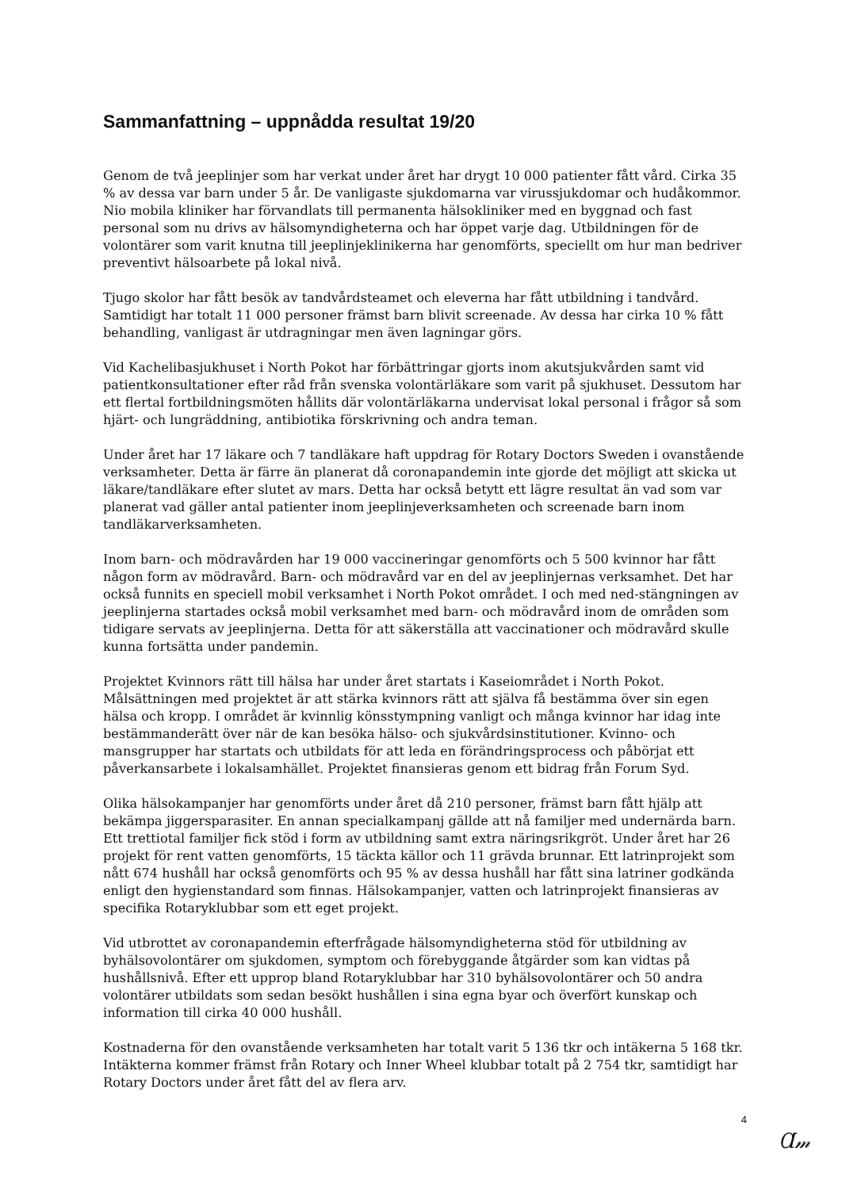Sammanfattning – uppnådda resultat 19/20
Genom de två jeeplinjer som har verkat under året har drygt 10 000 patienter fått vård. Cirka 35 % av dessa var barn under 5 år. De vanligaste sjukdomarna var virussjukdomar och hudåkommor. Nio mobila kliniker har förvandlats till permanenta hälsokliniker med en byggnad och fast personal som nu drivs av hälsomyndigheterna och har öppet varje dag. Utbildningen för de volontärer som varit knutna till jeeplinjeklinikerna har genomförts, speciellt om hur man bedriver preventivt hälsoarbete på lokal nivå.
Tjugo skolor har fått besök av tandvårdsteamet och eleverna har fått utbildning i tandvård. Samtidigt har totalt 11 000 personer främst barn blivit screenade. Av dessa har cirka 10 % fått behandling, vanligast är utdragningar men även lagningar görs.
Vid Kachelibasjukhuset i North Pokot har förbättringar gjorts inom akutsjukvården samt vid patientkonsultationer efter råd från svenska volontärläkare som varit på sjukhuset. Dessutom har ett flertal fortbildningsmöten hållits där volontärläkarna undervisat lokal personal i frågor så som hjärt- och lungräddning, antibiotika förskrivning och andra teman.
Under året har 17 läkare och 7 tandläkare haft uppdrag för Rotary Doctors Sweden i ovanstående verksamheter. Detta är färre än planerat då coronapandemin inte gjorde det möjligt att skicka ut läkare/tandläkare efter slutet av mars. Detta har också betytt ett lägre resultat än vad som var planerat vad gäller antal patienter inom jeeplinjeverksamheten och screenade barn inom tandläkarverksamheten.
Inom barn- och mödravården har 19 000 vaccineringar genomförts och 5 500 kvinnor har fått någon form av mödravård. Barn- och mödravård var en del av jeeplinjernas verksamhet. Det har också funnits en speciell mobil verksamhet i North Pokot området. I och med ned-stängningen av jeeplinjerna startades också mobil verksamhet med barn- och mödravård inom de områden som tidigare servats av jeeplinjerna. Detta för att säkerställa att vaccinationer och mödravård skulle kunna fortsätta under pandemin.
Projektet Kvinnors rätt till hälsa har under året startats i Kaseiområdet i North Pokot. Målsättningen med projektet är att stärka kvinnors rätt att själva få bestämma över sin egen hälsa och kropp. I området är kvinnlig könsstympning vanligt och många kvinnor har idag inte bestämmanderätt över när de kan besöka hälso- och sjukvårdsinstitutioner. Kvinno- och mansgrupper har startats och utbildats för att leda en förändringsprocess och påbörjat ett påverkansarbete i lokalsamhället. Projektet finansieras genom ett bidrag från Forum Syd.
Olika hälsokampanjer har genomförts under året då 210 personer, främst barn fått hjälp att bekämpa jiggersparasiter. En annan specialkampanj gällde att nå familjer med undernärda barn. Ett trettiotal familjer fick stöd i form av utbildning samt extra näringsrikgröt. Under året har 26 projekt för rent vatten genomförts, 15 täckta källor och 11 grävda brunnar. Ett latrinprojekt som nått 674 hushåll har också genomförts och 95 % av dessa hushåll har fått sina latriner godkända enligt den hygienstandard som finnas. Hälsokampanjer, vatten och latrinprojekt finansieras av specifika Rotaryklubbar som ett eget projekt.
Vid utbrottet av coronapandemin efterfrågade hälsomyndigheterna stöd för utbildning av byhälsovolontärer om sjukdomen, symptom och förebyggande åtgärder som kan vidtas på hushållsnivå. Efter ett upprop bland Rotaryklubbar har 310 byhälsovolontärer och 50 andra volontärer utbildats som sedan besökt hushållen i sina egna byar och överfört kunskap och information till cirka 40 000 hushåll.
Kostnaderna för den ovanstående verksamheten har totalt varit 5 136 tkr och intäkerna 5 168 tkr. Intäkterna kommer främst från Rotary och Inner Wheel klubbar totalt på 2 754 tkr, samtidigt har Rotary Doctors under året fått del av flera arv.
4
Ɑ𝓂